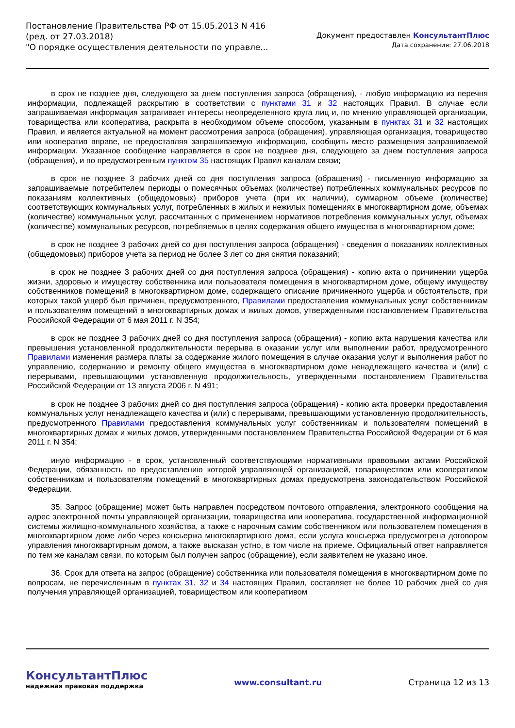Постановление Правительства РФ от 15.05.2013 N 416
(ред. от 27.03.2018)
"О порядке осуществления деятельности по управле...
Документ предоставлен КонсультантПлюс
Дата сохранения: 27.06.2018
в срок не позднее дня, следующего за днем поступления запроса (обращения), - любую информацию из перечня информации, подлежащей раскрытию в соответствии с пунктами 31 и 32 настоящих Правил. В случае если запрашиваемая информация затрагивает интересы неопределенного круга лиц и, по мнению управляющей организации, товарищества или кооператива, раскрыта в необходимом объеме способом, указанным в пунктах 31 и 32 настоящих Правил, и является актуальной на момент рассмотрения запроса (обращения), управляющая организация, товарищество или кооператив вправе, не предоставляя запрашиваемую информацию, сообщить место размещения запрашиваемой информации. Указанное сообщение направляется в срок не позднее дня, следующего за днем поступления запроса (обращения), и по предусмотренным пунктом 35 настоящих Правил каналам связи;
в срок не позднее 3 рабочих дней со дня поступления запроса (обращения) - письменную информацию за запрашиваемые потребителем периоды о помесячных объемах (количестве) потребленных коммунальных ресурсов по показаниям коллективных (общедомовых) приборов учета (при их наличии), суммарном объеме (количестве) соответствующих коммунальных услуг, потребленных в жилых и нежилых помещениях в многоквартирном доме, объемах (количестве) коммунальных услуг, рассчитанных с применением нормативов потребления коммунальных услуг, объемах (количестве) коммунальных ресурсов, потребляемых в целях содержания общего имущества в многоквартирном доме;
в срок не позднее 3 рабочих дней со дня поступления запроса (обращения) - сведения о показаниях коллективных (общедомовых) приборов учета за период не более 3 лет со дня снятия показаний;
в срок не позднее 3 рабочих дней со дня поступления запроса (обращения) - копию акта о причинении ущерба жизни, здоровью и имуществу собственника или пользователя помещения в многоквартирном доме, общему имуществу собственников помещений в многоквартирном доме, содержащего описание причиненного ущерба и обстоятельств, при которых такой ущерб был причинен, предусмотренного, Правилами предоставления коммунальных услуг собственникам и пользователям помещений в многоквартирных домах и жилых домов, утвержденными постановлением Правительства Российской Федерации от 6 мая 2011 г. N 354;
в срок не позднее 3 рабочих дней со дня поступления запроса (обращения) - копию акта нарушения качества или превышения установленной продолжительности перерыва в оказании услуг или выполнении работ, предусмотренного Правилами изменения размера платы за содержание жилого помещения в случае оказания услуг и выполнения работ по управлению, содержанию и ремонту общего имущества в многоквартирном доме ненадлежащего качества и (или) с перерывами, превышающими установленную продолжительность, утвержденными постановлением Правительства Российской Федерации от 13 августа 2006 г. N 491;
в срок не позднее 3 рабочих дней со дня поступления запроса (обращения) - копию акта проверки предоставления коммунальных услуг ненадлежащего качества и (или) с перерывами, превышающими установленную продолжительность, предусмотренного Правилами предоставления коммунальных услуг собственникам и пользователям помещений в многоквартирных домах и жилых домов, утвержденными постановлением Правительства Российской Федерации от 6 мая 2011 г. N 354;
иную информацию - в срок, установленный соответствующими нормативными правовыми актами Российской Федерации, обязанность по предоставлению которой управляющей организацией, товариществом или кооперативом собственникам и пользователям помещений в многоквартирных домах предусмотрена законодательством Российской Федерации.
35. Запрос (обращение) может быть направлен посредством почтового отправления, электронного сообщения на адрес электронной почты управляющей организации, товарищества или кооператива, государственной информационной системы жилищно-коммунального хозяйства, а также с нарочным самим собственником или пользователем помещения в многоквартирном доме либо через консьержа многоквартирного дома, если услуга консьержа предусмотрена договором управления многоквартирным домом, а также высказан устно, в том числе на приеме. Официальный ответ направляется по тем же каналам связи, по которым был получен запрос (обращение), если заявителем не указано иное.
36. Срок для ответа на запрос (обращение) собственника или пользователя помещения в многоквартирном доме по вопросам, не перечисленным в пунктах 31, 32 и 34 настоящих Правил, составляет не более 10 рабочих дней со дня получения управляющей организацией, товариществом или кооперативом
КонсультантПлюс
надежная правовая поддержка
www.consultant.ru Страница 12 из 13